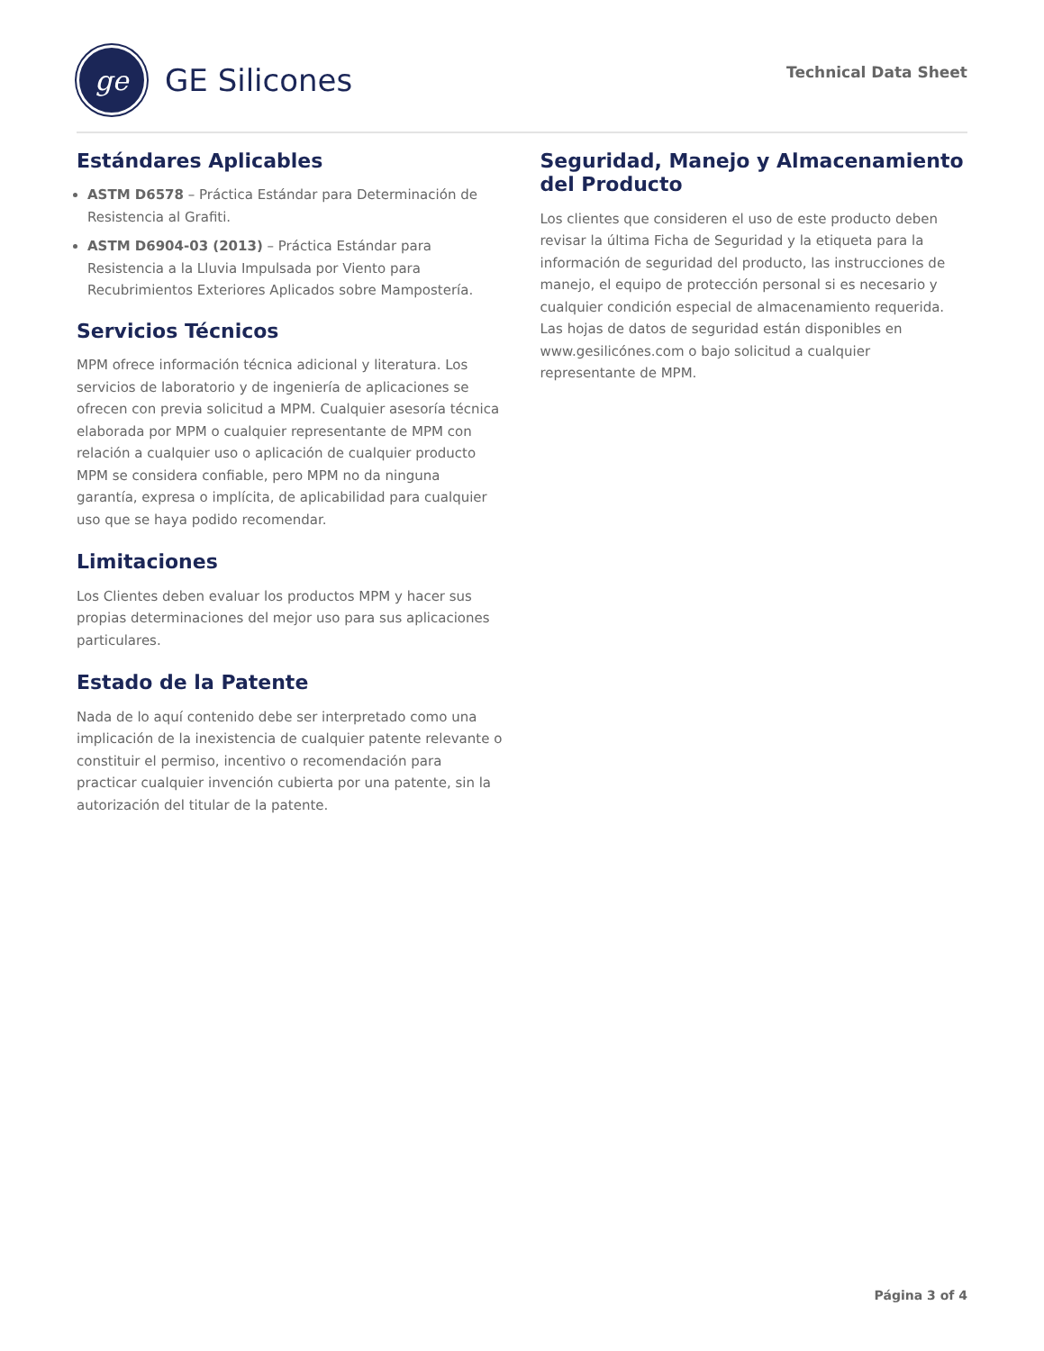ge
GE Silicones
Technical Data Sheet
Estándares Aplicables
ASTM D6578 – Práctica Estándar para Determinación de Resistencia al Grafiti.
ASTM D6904-03 (2013) – Práctica Estándar para Resistencia a la Lluvia Impulsada por Viento para Recubrimientos Exteriores Aplicados sobre Mampostería.
Servicios Técnicos
MPM ofrece información técnica adicional y literatura. Los servicios de laboratorio y de ingeniería de aplicaciones se ofrecen con previa solicitud a MPM. Cualquier asesoría técnica elaborada por MPM o cualquier representante de MPM con relación a cualquier uso o aplicación de cualquier producto MPM se considera confiable, pero MPM no da ninguna garantía, expresa o implícita, de aplicabilidad para cualquier uso que se haya podido recomendar.
Limitaciones
Los Clientes deben evaluar los productos MPM y hacer sus propias determinaciones del mejor uso para sus aplicaciones particulares.
Estado de la Patente
Nada de lo aquí contenido debe ser interpretado como una implicación de la inexistencia de cualquier patente relevante o constituir el permiso, incentivo o recomendación para practicar cualquier invención cubierta por una patente, sin la autorización del titular de la patente.
Seguridad, Manejo y Almacenamiento del Producto
Los clientes que consideren el uso de este producto deben revisar la última Ficha de Seguridad y la etiqueta para la información de seguridad del producto, las instrucciones de manejo, el equipo de protección personal si es necesario y cualquier condición especial de almacenamiento requerida. Las hojas de datos de seguridad están disponibles en www.gesilicónes.com o bajo solicitud a cualquier representante de MPM.
Página 3 of 4